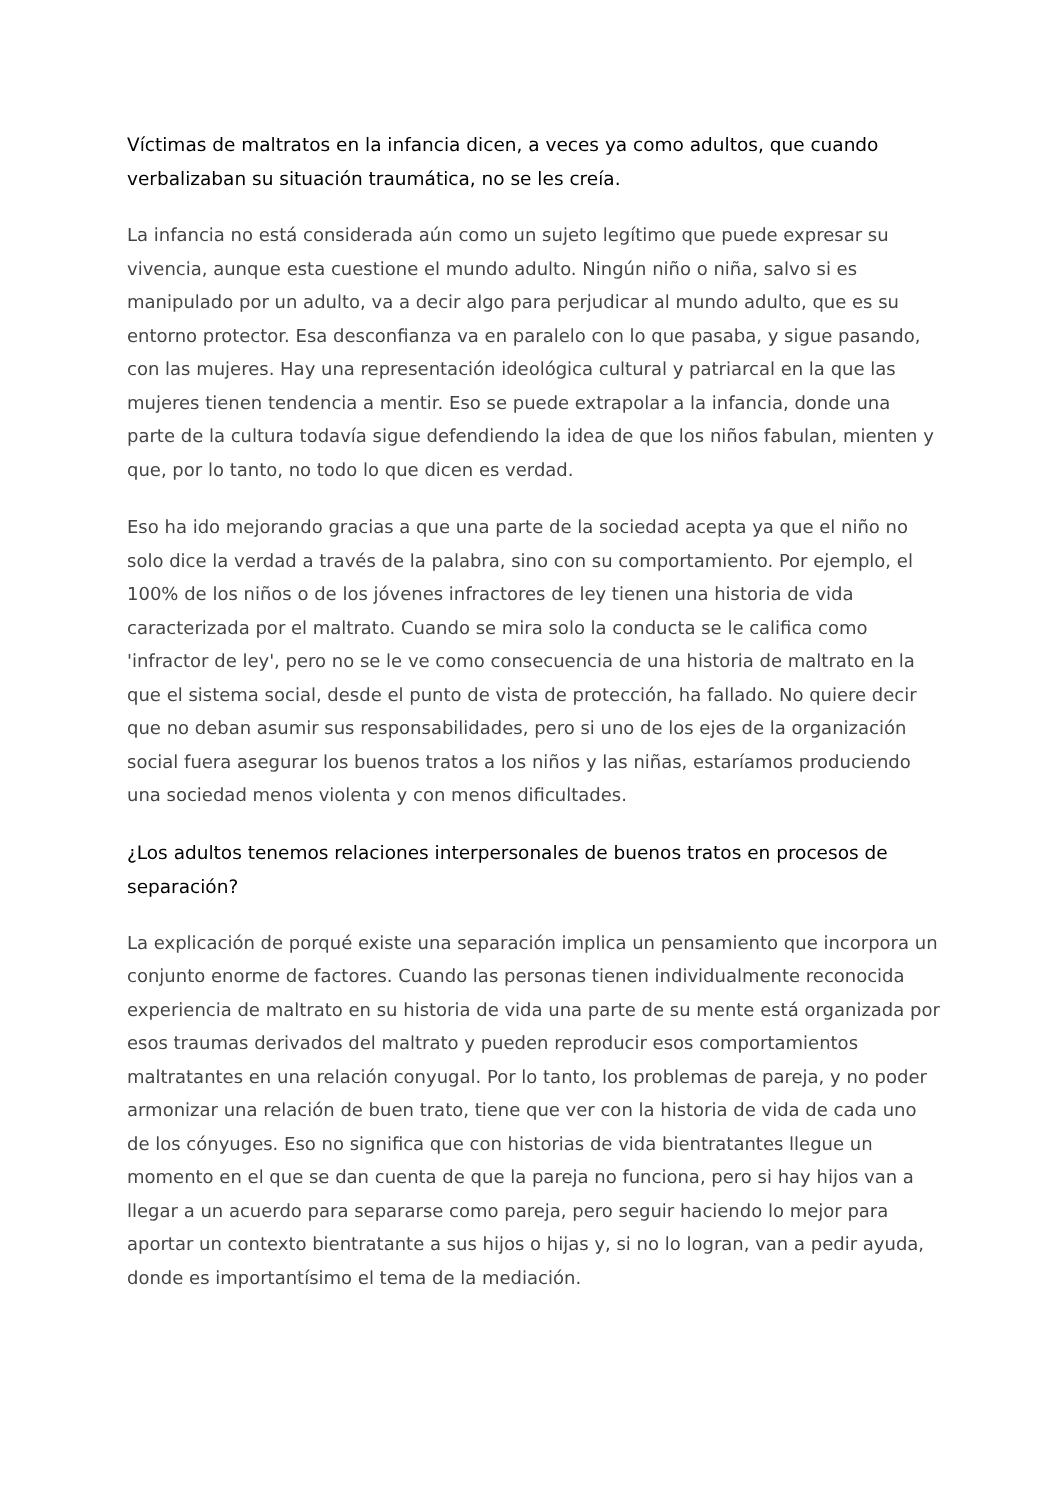Víctimas de maltratos en la infancia dicen, a veces ya como adultos, que cuando verbalizaban su situación traumática, no se les creía.
La infancia no está considerada aún como un sujeto legítimo que puede expresar su vivencia, aunque esta cuestione el mundo adulto. Ningún niño o niña, salvo si es manipulado por un adulto, va a decir algo para perjudicar al mundo adulto, que es su entorno protector. Esa desconfianza va en paralelo con lo que pasaba, y sigue pasando, con las mujeres. Hay una representación ideológica cultural y patriarcal en la que las mujeres tienen tendencia a mentir. Eso se puede extrapolar a la infancia, donde una parte de la cultura todavía sigue defendiendo la idea de que los niños fabulan, mienten y que, por lo tanto, no todo lo que dicen es verdad.
Eso ha ido mejorando gracias a que una parte de la sociedad acepta ya que el niño no solo dice la verdad a través de la palabra, sino con su comportamiento. Por ejemplo, el 100% de los niños o de los jóvenes infractores de ley tienen una historia de vida caracterizada por el maltrato. Cuando se mira solo la conducta se le califica como 'infractor de ley', pero no se le ve como consecuencia de una historia de maltrato en la que el sistema social, desde el punto de vista de protección, ha fallado. No quiere decir que no deban asumir sus responsabilidades, pero si uno de los ejes de la organización social fuera asegurar los buenos tratos a los niños y las niñas, estaríamos produciendo una sociedad menos violenta y con menos dificultades.
¿Los adultos tenemos relaciones interpersonales de buenos tratos en procesos de separación?
La explicación de porqué existe una separación implica un pensamiento que incorpora un conjunto enorme de factores. Cuando las personas tienen individualmente reconocida experiencia de maltrato en su historia de vida una parte de su mente está organizada por esos traumas derivados del maltrato y pueden reproducir esos comportamientos maltratantes en una relación conyugal. Por lo tanto, los problemas de pareja, y no poder armonizar una relación de buen trato, tiene que ver con la historia de vida de cada uno de los cónyuges. Eso no significa que con historias de vida bientratantes llegue un momento en el que se dan cuenta de que la pareja no funciona, pero si hay hijos van a llegar a un acuerdo para separarse como pareja, pero seguir haciendo lo mejor para aportar un contexto bientratante a sus hijos o hijas y, si no lo logran, van a pedir ayuda, donde es importantísimo el tema de la mediación.